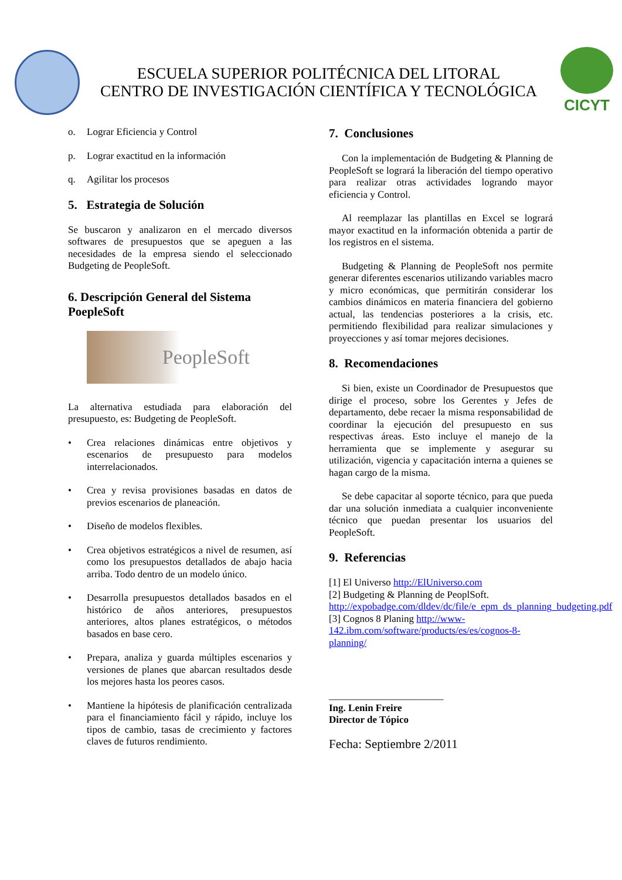ESCUELA SUPERIOR POLITÉCNICA DEL LITORAL
CENTRO DE INVESTIGACIÓN CIENTÍFICA Y TECNOLÓGICA
CICYT
o. Lograr Eficiencia y Control
p. Lograr exactitud en la información
q. Agilitar los procesos
5. Estrategia de Solución
Se buscaron y analizaron en el mercado diversos softwares de presupuestos que se apeguen a las necesidades de la empresa siendo el seleccionado Budgeting de PeopleSoft.
6. Descripción General del Sistema PoepleSoft
PeopleSoft
La alternativa estudiada para elaboración del presupuesto, es: Budgeting de PeopleSoft.
• Crea relaciones dinámicas entre objetivos y escenarios de presupuesto para modelos interrelacionados.
• Crea y revisa provisiones basadas en datos de previos escenarios de planeación.
• Diseño de modelos flexibles.
• Crea objetivos estratégicos a nivel de resumen, así como los presupuestos detallados de abajo hacia arriba. Todo dentro de un modelo único.
• Desarrolla presupuestos detallados basados en el histórico de años anteriores, presupuestos anteriores, altos planes estratégicos, o métodos basados en base cero.
• Prepara, analiza y guarda múltiples escenarios y versiones de planes que abarcan resultados desde los mejores hasta los peores casos.
• Mantiene la hipótesis de planificación centralizada para el financiamiento fácil y rápido, incluye los tipos de cambio, tasas de crecimiento y factores claves de futuros rendimiento.
7. Conclusiones
Con la implementación de Budgeting & Planning de PeopleSoft se logrará la liberación del tiempo operativo para realizar otras actividades logrando mayor eficiencia y Control.
Al reemplazar las plantillas en Excel se logrará mayor exactitud en la información obtenida a partir de los registros en el sistema.
Budgeting & Planning de PeopleSoft nos permite generar diferentes escenarios utilizando variables macro y micro económicas, que permitirán considerar los cambios dinámicos en materia financiera del gobierno actual, las tendencias posteriores a la crisis, etc. permitiendo flexibilidad para realizar simulaciones y proyecciones y así tomar mejores decisiones.
8. Recomendaciones
Si bien, existe un Coordinador de Presupuestos que dirige el proceso, sobre los Gerentes y Jefes de departamento, debe recaer la misma responsabilidad de coordinar la ejecución del presupuesto en sus respectivas áreas. Esto incluye el manejo de la herramienta que se implemente y asegurar su utilización, vigencia y capacitación interna a quienes se hagan cargo de la misma.
Se debe capacitar al soporte técnico, para que pueda dar una solución inmediata a cualquier inconveniente técnico que puedan presentar los usuarios del PeopleSoft.
9. Referencias
[1] El Universo http://ElUniverso.com
[2] Budgeting & Planning de PeoplSoft. http://expobadge.com/dldev/dc/file/e_epm_ds_planning_budgeting.pdf
[3] Cognos 8 Planing http://www-142.ibm.com/software/products/es/es/cognos-8-planning/
_______________________
Ing. Lenin Freire
Director de Tópico
Fecha: Septiembre 2/2011